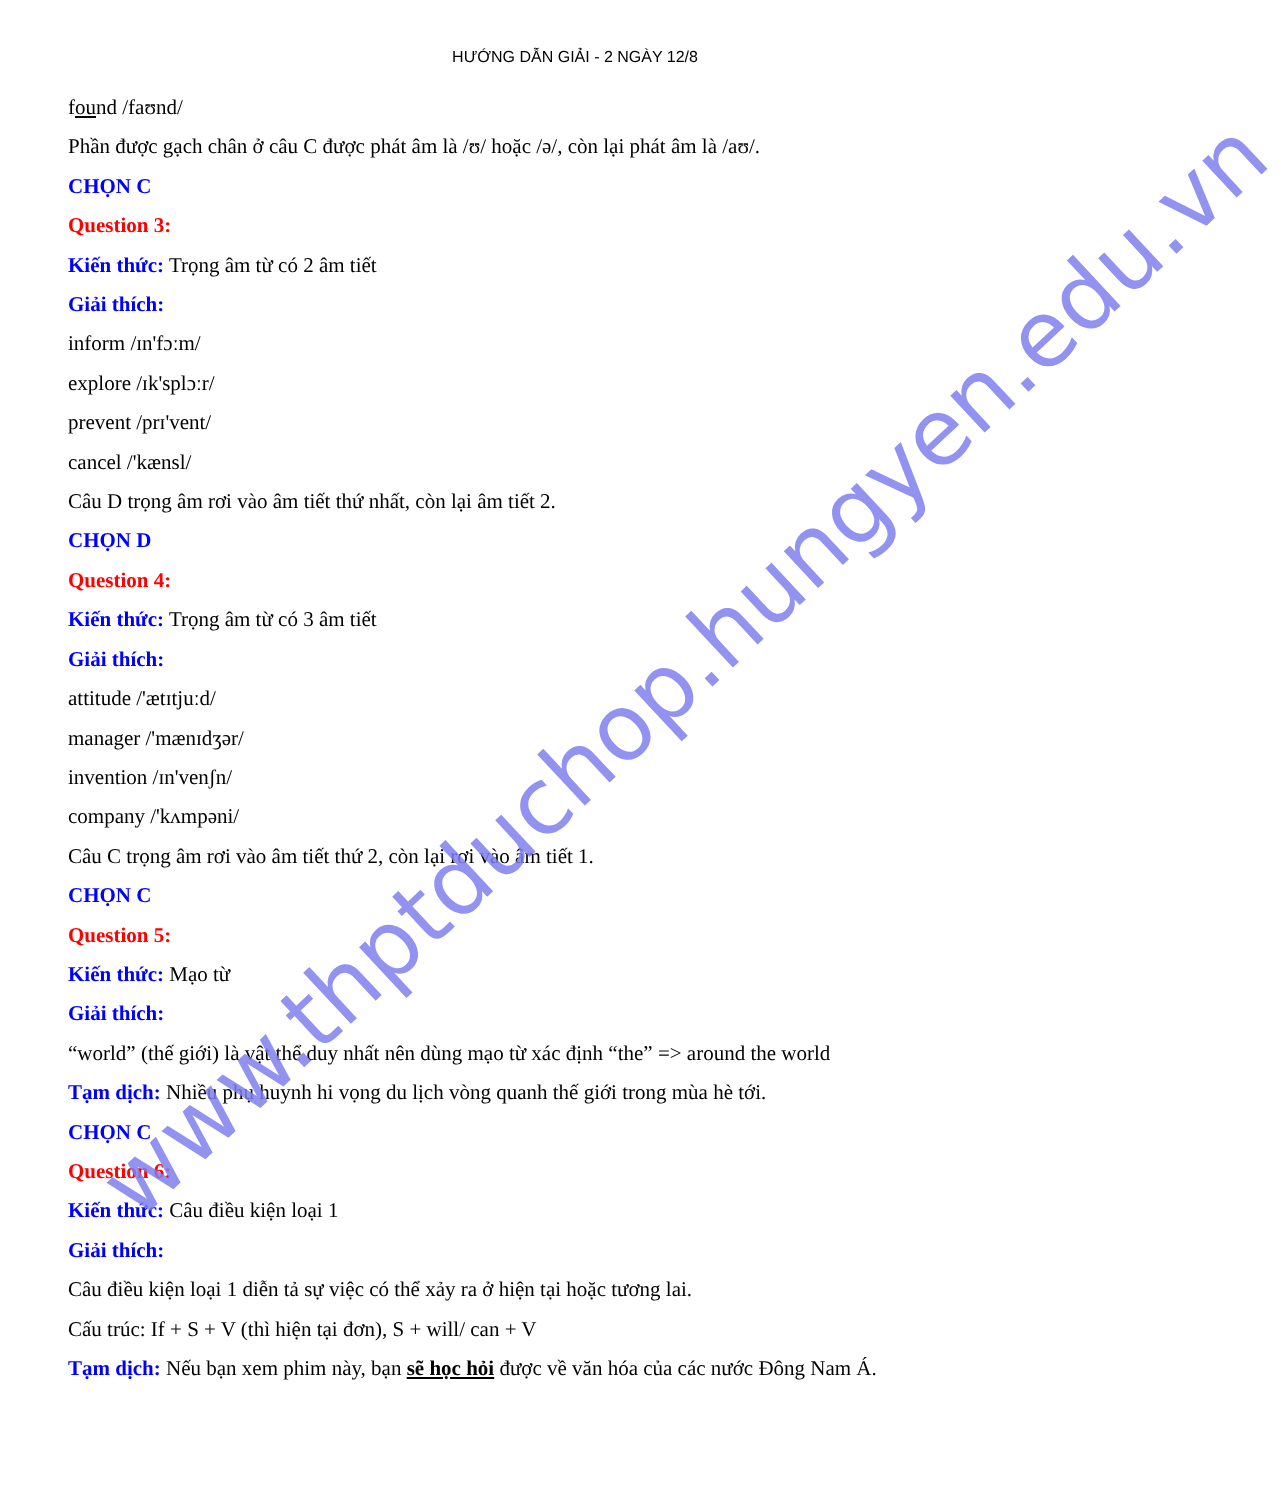HƯỚNG DẪN GIẢI - 2 NGÀY 12/8
found /faʊnd/
Phần được gạch chân ở câu C được phát âm là /ʊ/ hoặc /ə/, còn lại phát âm là /aʊ/.
CHỌN C
Question 3:
Kiến thức: Trọng âm từ có 2 âm tiết
Giải thích:
inform /ɪn'fɔːm/
explore /ɪk'splɔːr/
prevent /prɪ'vent/
cancel /'kænsl/
Câu D trọng âm rơi vào âm tiết thứ nhất, còn lại âm tiết 2.
CHỌN D
Question 4:
Kiến thức: Trọng âm từ có 3 âm tiết
Giải thích:
attitude /'ætɪtjuːd/
manager /'mænɪdʒər/
invention /ɪn'venʃn/
company /'kʌmpəni/
Câu C trọng âm rơi vào âm tiết thứ 2, còn lại rơi vào âm tiết 1.
CHỌN C
Question 5:
Kiến thức: Mạo từ
Giải thích:
“world” (thế giới) là vật thể duy nhất nên dùng mạo từ xác định “the” => around the world
Tạm dịch: Nhiều phụ huynh hi vọng du lịch vòng quanh thế giới trong mùa hè tới.
CHỌN C
Question 6:
Kiến thức: Câu điều kiện loại 1
Giải thích:
Câu điều kiện loại 1 diễn tả sự việc có thể xảy ra ở hiện tại hoặc tương lai.
Cấu trúc: If + S + V (thì hiện tại đơn), S + will/ can + V
Tạm dịch: Nếu bạn xem phim này, bạn sẽ học hỏi được về văn hóa của các nước Đông Nam Á.
www.thptduchop.hungyen.edu.vn